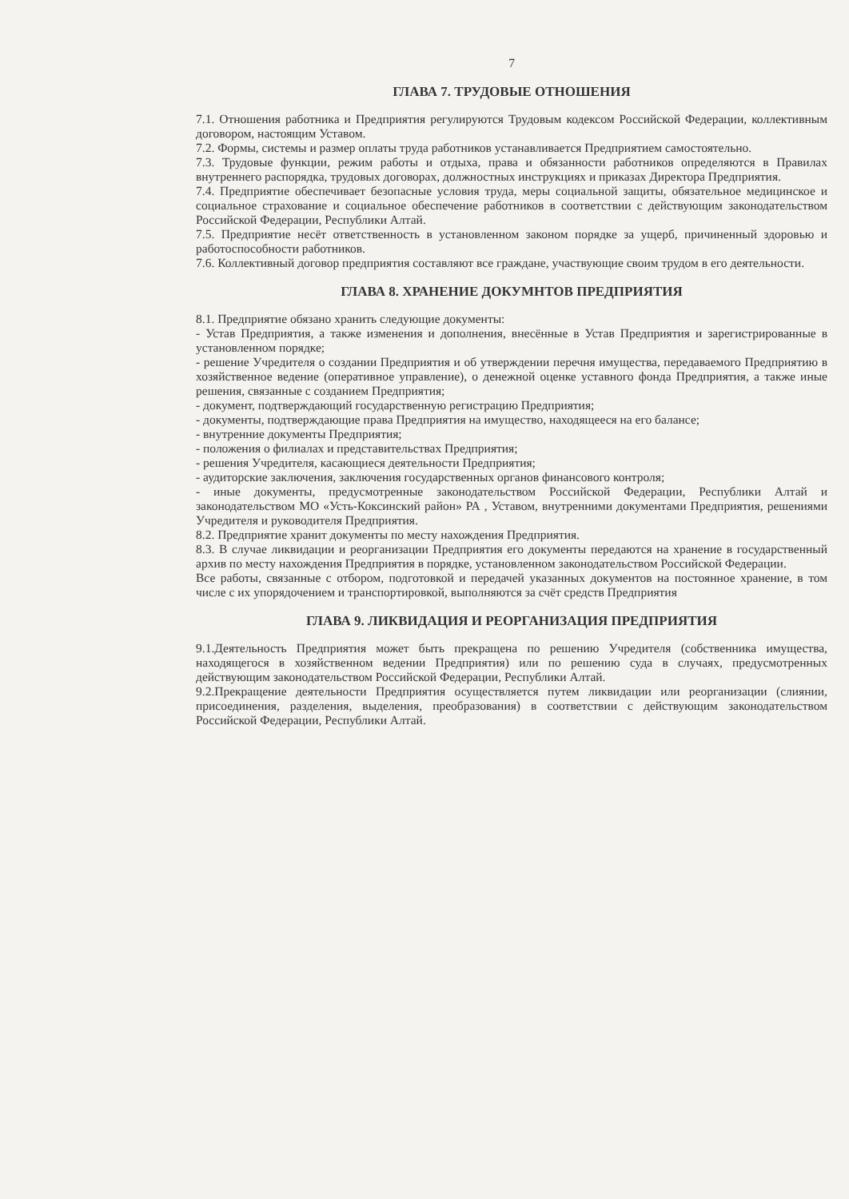7
ГЛАВА 7. ТРУДОВЫЕ ОТНОШЕНИЯ
7.1. Отношения работника и Предприятия регулируются Трудовым кодексом Российской Федерации, коллективным договором, настоящим Уставом.
7.2. Формы, системы и размер оплаты труда работников устанавливается Предприятием самостоятельно.
7.3. Трудовые функции, режим работы и отдыха, права и обязанности работников определяются в Правилах внутреннего распорядка, трудовых договорах, должностных инструкциях и приказах Директора Предприятия.
7.4. Предприятие обеспечивает безопасные условия труда, меры социальной защиты, обязательное медицинское и социальное страхование и социальное обеспечение работников в соответствии с действующим законодательством Российской Федерации, Республики Алтай.
7.5. Предприятие несёт ответственность в установленном законом порядке за ущерб, причиненный здоровью и работоспособности работников.
7.6. Коллективный договор предприятия составляют все граждане, участвующие своим трудом в его деятельности.
ГЛАВА 8. ХРАНЕНИЕ ДОКУМНТОВ ПРЕДПРИЯТИЯ
8.1. Предприятие обязано хранить следующие документы:
- Устав Предприятия, а также изменения и дополнения, внесённые в Устав Предприятия и зарегистрированные в установленном порядке;
- решение Учредителя о создании Предприятия и об утверждении перечня имущества, передаваемого Предприятию в хозяйственное ведение (оперативное управление), о денежной оценке уставного фонда Предприятия, а также иные решения, связанные с созданием Предприятия;
- документ, подтверждающий государственную регистрацию Предприятия;
- документы, подтверждающие права Предприятия на имущество, находящееся на его балансе;
- внутренние документы Предприятия;
- положения о филиалах и представительствах Предприятия;
- решения Учредителя, касающиеся деятельности Предприятия;
- аудиторские заключения, заключения государственных органов финансового контроля;
- иные документы, предусмотренные законодательством Российской Федерации, Республики Алтай и законодательством МО «Усть-Коксинский район» РА , Уставом, внутренними документами Предприятия, решениями Учредителя и руководителя Предприятия.
8.2. Предприятие хранит документы по месту нахождения Предприятия.
8.3. В случае ликвидации и реорганизации Предприятия его документы передаются на хранение в государственный архив по месту нахождения Предприятия в порядке, установленном законодательством Российской Федерации.
Все работы, связанные с отбором, подготовкой и передачей указанных документов на постоянное хранение, в том числе с их упорядочением и транспортировкой, выполняются за счёт средств Предприятия
ГЛАВА 9. ЛИКВИДАЦИЯ И РЕОРГАНИЗАЦИЯ ПРЕДПРИЯТИЯ
9.1.Деятельность Предприятия может быть прекращена по решению Учредителя (собственника имущества, находящегося в хозяйственном ведении Предприятия) или по решению суда в случаях, предусмотренных действующим законодательством Российской Федерации, Республики Алтай.
9.2.Прекращение деятельности Предприятия осуществляется путем ликвидации или реорганизации (слиянии, присоединения, разделения, выделения, преобразования) в соответствии с действующим законодательством Российской Федерации, Республики Алтай.